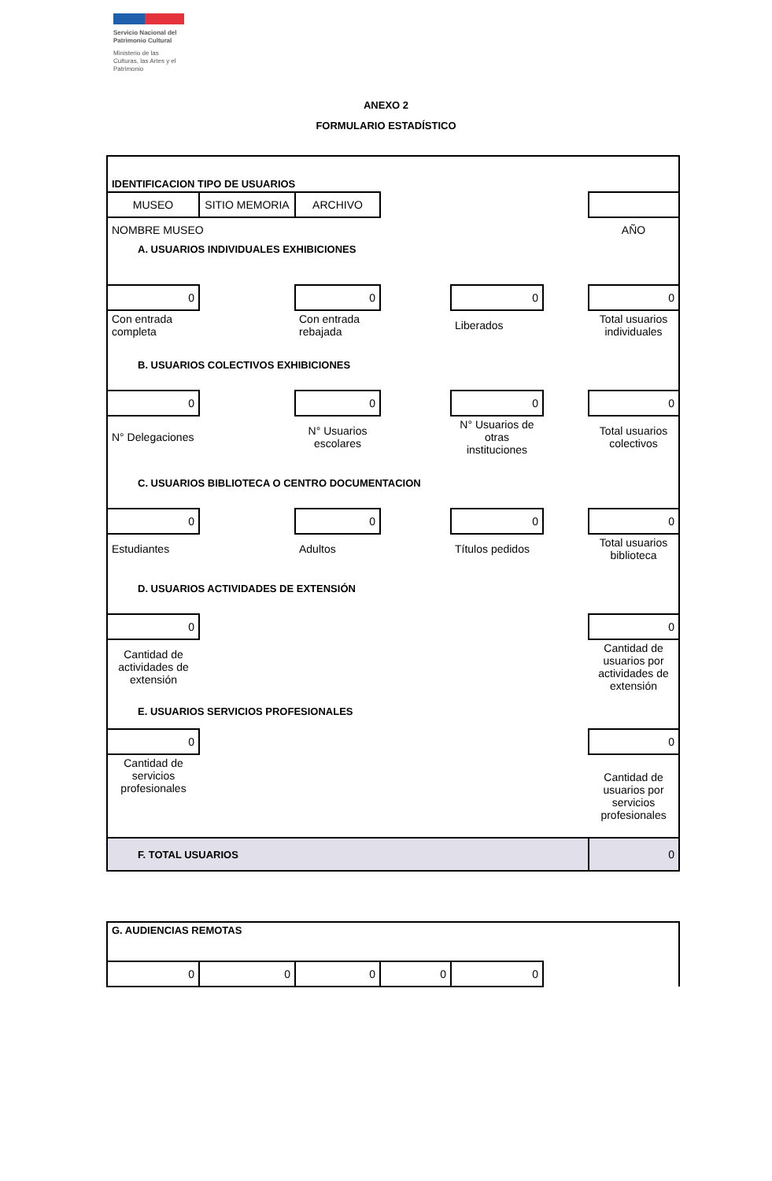Servicio Nacional del Patrimonio Cultural
Ministerio de las Culturas, las Artes y el Patrimonio
ANEXO 2
FORMULARIO ESTADÍSTICO
| IDENTIFICACION TIPO DE USUARIOS | | | | | | |
| MUSEO | SITIO MEMORIA | ARCHIVO | | | | |
| NOMBRE MUSEO | | | | | | AÑO |
| A. USUARIOS INDIVIDUALES EXHIBICIONES | | | | | | |
| 0 | | 0 | | 0 | | 0 |
| Con entrada completa | | Con entrada rebajada | | Liberados | | Total usuarios individuales |
| B. USUARIOS COLECTIVOS EXHIBICIONES | | | | | | |
| 0 | | 0 | | 0 | | 0 |
| N° Delegaciones | | N° Usuarios escolares | | N° Usuarios de otras instituciones | | Total usuarios colectivos |
| C. USUARIOS BIBLIOTECA O CENTRO DOCUMENTACION | | | | | | |
| 0 | | 0 | | 0 | | 0 |
| Estudiantes | | Adultos | | Títulos pedidos | | Total usuarios biblioteca |
| D. USUARIOS ACTIVIDADES DE EXTENSIÓN | | | | | | |
| 0 | | | | | | 0 |
| Cantidad de actividades de extensión | | | | | | Cantidad de usuarios por actividades de extensión |
| E. USUARIOS SERVICIOS PROFESIONALES | | | | | | |
| 0 | | | | | | 0 |
| Cantidad de servicios profesionales | | | | | | Cantidad de usuarios por servicios profesionales |
| F. TOTAL USUARIOS | | | | | | 0 |
| G. AUDIENCIAS REMOTAS | | | | | |
| 0 | 0 | 0 | 0 | 0 | |